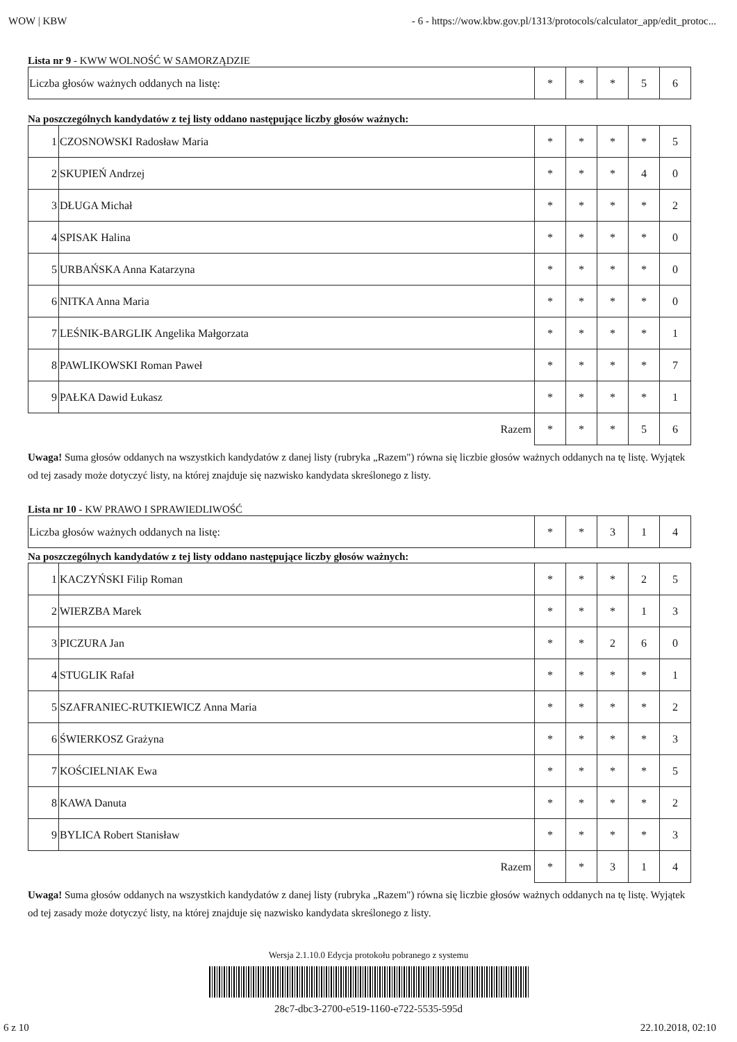WOW | KBW - 6 - https://wow.kbw.gov.pl/1313/protocols/calculator_app/edit_protoc...
Lista nr 9 - KWW WOLNOŚĆ W SAMORZĄDZIE
| Liczba głosów ważnych oddanych na listę: | * | * | * | 5 | 6 |
Na poszczególnych kandydatów z tej listy oddano następujące liczby głosów ważnych:
| 1 | CZOSNOWSKI Radosław Maria | * | * | * | * | 5 |
| 2 | SKUPIEŃ Andrzej | * | * | * | 4 | 0 |
| 3 | DŁUGA Michał | * | * | * | * | 2 |
| 4 | SPISAK Halina | * | * | * | * | 0 |
| 5 | URBAŃSKA Anna Katarzyna | * | * | * | * | 0 |
| 6 | NITKA Anna Maria | * | * | * | * | 0 |
| 7 | LEŚNIK-BARGLIK Angelika Małgorzata | * | * | * | * | 1 |
| 8 | PAWLIKOWSKI Roman Paweł | * | * | * | * | 7 |
| 9 | PAŁKA Dawid Łukasz | * | * | * | * | 1 |
| Razem | | * | * | * | 5 | 6 |
Uwaga! Suma głosów oddanych na wszystkich kandydatów z danej listy (rubryka „Razem") równa się liczbie głosów ważnych oddanych na tę listę. Wyjątek od tej zasady może dotyczyć listy, na której znajduje się nazwisko kandydata skreślonego z listy.
Lista nr 10 - KW PRAWO I SPRAWIEDLIWOŚĆ
| Liczba głosów ważnych oddanych na listę: | * | * | 3 | 1 | 4 |
Na poszczególnych kandydatów z tej listy oddano następujące liczby głosów ważnych:
| 1 | KACZYŃSKI Filip Roman | * | * | * | 2 | 5 |
| 2 | WIERZBA Marek | * | * | * | 1 | 3 |
| 3 | PICZURA Jan | * | * | 2 | 6 | 0 |
| 4 | STUGLIK Rafał | * | * | * | * | 1 |
| 5 | SZAFRANIEC-RUTKIEWICZ Anna Maria | * | * | * | * | 2 |
| 6 | ŚWIERKOSZ Grażyna | * | * | * | * | 3 |
| 7 | KOŚCIELNIAK Ewa | * | * | * | * | 5 |
| 8 | KAWA Danuta | * | * | * | * | 2 |
| 9 | BYLICA Robert Stanisław | * | * | * | * | 3 |
| Razem | | * | * | 3 | 1 | 4 |
Uwaga! Suma głosów oddanych na wszystkich kandydatów z danej listy (rubryka „Razem") równa się liczbie głosów ważnych oddanych na tę listę. Wyjątek od tej zasady może dotyczyć listy, na której znajduje się nazwisko kandydata skreślonego z listy.
Wersja 2.1.10.0 Edycja protokołu pobranego z systemu
28c7-dbc3-2700-e519-1160-e722-5535-595d
6 z 10 22.10.2018, 02:10